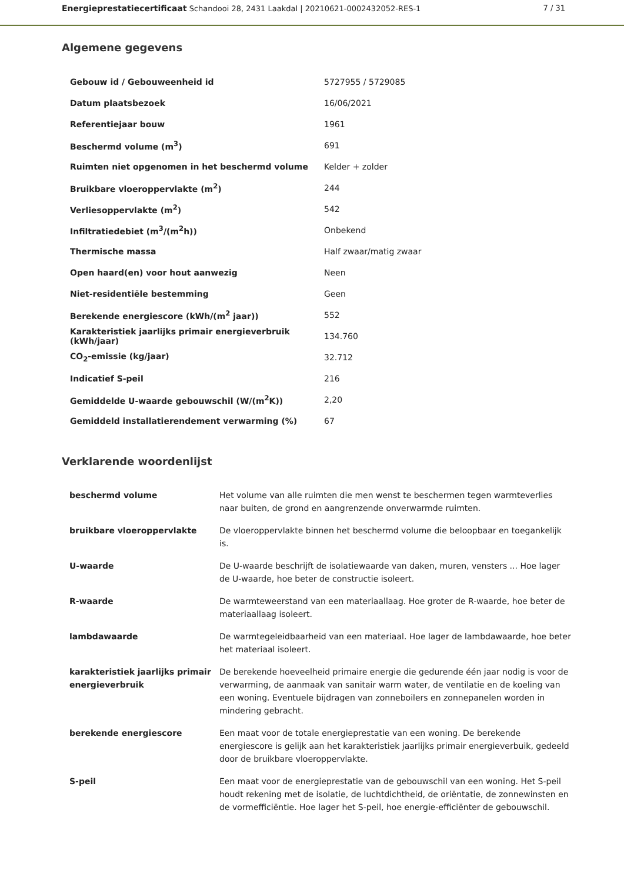Energieprestatiecertificaat Schandooi 28, 2431 Laakdal | 20210621-0002432052-RES-1 7 / 31
Algemene gegevens
| Gebouw id / Gebouweenheid id | 5727955 / 5729085 |
| Datum plaatsbezoek | 16/06/2021 |
| Referentiejaar bouw | 1961 |
| Beschermd volume (m<sup>3</sup>) | 691 |
| Ruimten niet opgenomen in het beschermd volume | Kelder + zolder |
| Bruikbare vloeroppervlakte (m<sup>2</sup>) | 244 |
| Verliesoppervlakte (m<sup>2</sup>) | 542 |
| Infiltratiedebiet (m<sup>3</sup>/(m<sup>2</sup>h)) | Onbekend |
| Thermische massa | Half zwaar/matig zwaar |
| Open haard(en) voor hout aanwezig | Neen |
| Niet-residentiële bestemming | Geen |
| Berekende energiescore (kWh/(m<sup>2</sup> jaar)) | 552 |
| Karakteristiek jaarlijks primair energieverbruik (kWh/jaar) | 134.760 |
| CO<sub>2</sub>-emissie (kg/jaar) | 32.712 |
| Indicatief S-peil | 216 |
| Gemiddelde U-waarde gebouwschil (W/(m<sup>2</sup>K)) | 2,20 |
| Gemiddeld installatierendement verwarming (%) | 67 |
Verklarende woordenlijst
| beschermd volume | Het volume van alle ruimten die men wenst te beschermen tegen warmteverlies naar buiten, de grond en aangrenzende onverwarmde ruimten. |
| bruikbare vloeroppervlakte | De vloeroppervlakte binnen het beschermd volume die beloopbaar en toegankelijk is. |
| U-waarde | De U-waarde beschrijft de isolatiewaarde van daken, muren, vensters ... Hoe lager de U-waarde, hoe beter de constructie isoleert. |
| R-waarde | De warmteweerstand van een materiaallaag. Hoe groter de R-waarde, hoe beter de materiaallaag isoleert. |
| lambdawaarde | De warmtegeleidbaarheid van een materiaal. Hoe lager de lambdawaarde, hoe beter het materiaal isoleert. |
| karakteristiek jaarlijks primair energieverbruik | De berekende hoeveelheid primaire energie die gedurende één jaar nodig is voor de verwarming, de aanmaak van sanitair warm water, de ventilatie en de koeling van een woning. Eventuele bijdragen van zonneboilers en zonnepanelen worden in mindering gebracht. |
| berekende energiescore | Een maat voor de totale energieprestatie van een woning. De berekende energiescore is gelijk aan het karakteristiek jaarlijks primair energieverbuik, gedeeld door de bruikbare vloeroppervlakte. |
| S-peil | Een maat voor de energieprestatie van de gebouwschil van een woning. Het S-peil houdt rekening met de isolatie, de luchtdichtheid, de oriëntatie, de zonnewinsten en de vormefficiëntie. Hoe lager het S-peil, hoe energie-efficiënter de gebouwschil. |